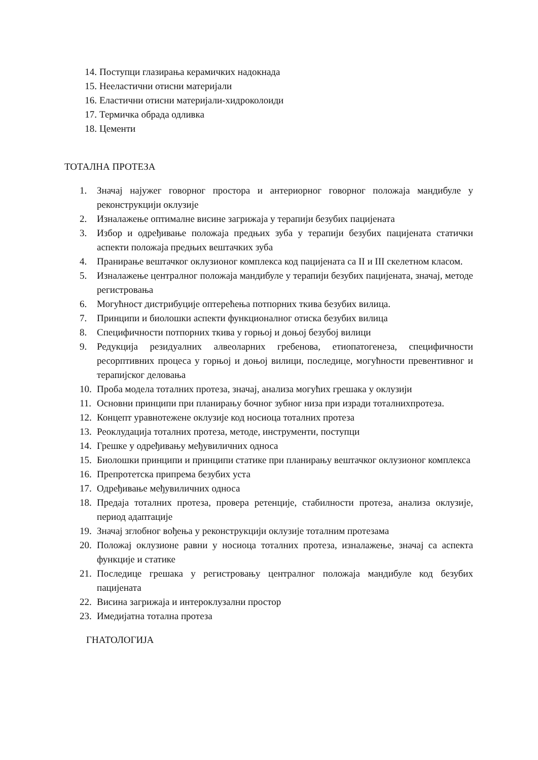14. Поступци глазирања керамичких надокнада
15. Нееластични отисни материјали
16. Еластични отисни материјали-хидроколоиди
17. Термичка обрада одливка
18. Цементи
ТОТАЛНА ПРОТЕЗА
1. Значај најужег говорног простора и антериорног говорног положаја мандибуле у реконструкцији оклузије
2. Изналажење оптималне висине загрижаја у терапији безубих пацијената
3. Избор и одређивање положаја предњих зуба у терапији безубих пацијената статички аспекти положаја предњих вештачких зуба
4. Пранирање вештачког оклузионог комплекса код пацијената са II и III скелетном класом.
5. Изналажење централног положаја мандибуле у терапији безубих пацијената, значај, методе регистровања
6. Могућност дистрибуције оптерећења потпорних ткива безубих вилица.
7. Принципи и биолошки аспекти функционалног отиска безубих вилица
8. Специфичности потпорних ткива у горњој и доњој безубој вилици
9. Редукција резидуалних алвеоларних гребенова, етиопатогенеза, специфичности ресорптивних процеса у горњој и доњој вилици, последице, могућности превентивног и терапијског деловања
10. Проба модела тоталних протеза, значај, анализа могућих грешака у оклузији
11. Основни принципи при планирању бочног зубног низа при изради тоталнихпротеза.
12. Концепт уравнотежене оклузије код носиоца тоталних протеза
13. Реоклудација тоталних протеза, методе, инструменти, поступци
14. Грешке у одређивању међувиличних односа
15. Биолошки принципи и принципи статике при планирању вештачког оклузионог комплекса
16. Препротетска припрема безубих уста
17. Одређивање међувиличних односа
18. Предаја тоталних протеза, провера ретенције, стабилности протеза, анализа оклузије, период адаптације
19. Значај зглобног вођења у реконструкцији оклузије тоталним протезама
20. Положај оклузионе равни у носиоца тоталних протеза, изналажење, значај са аспекта функције и статике
21. Последице грешака у регистровању централног положаја мандибуле код безубих пацијената
22. Висина загрижаја и интероклузални простор
23. Имедијатна тотална протеза
ГНАТОЛОГИЈА